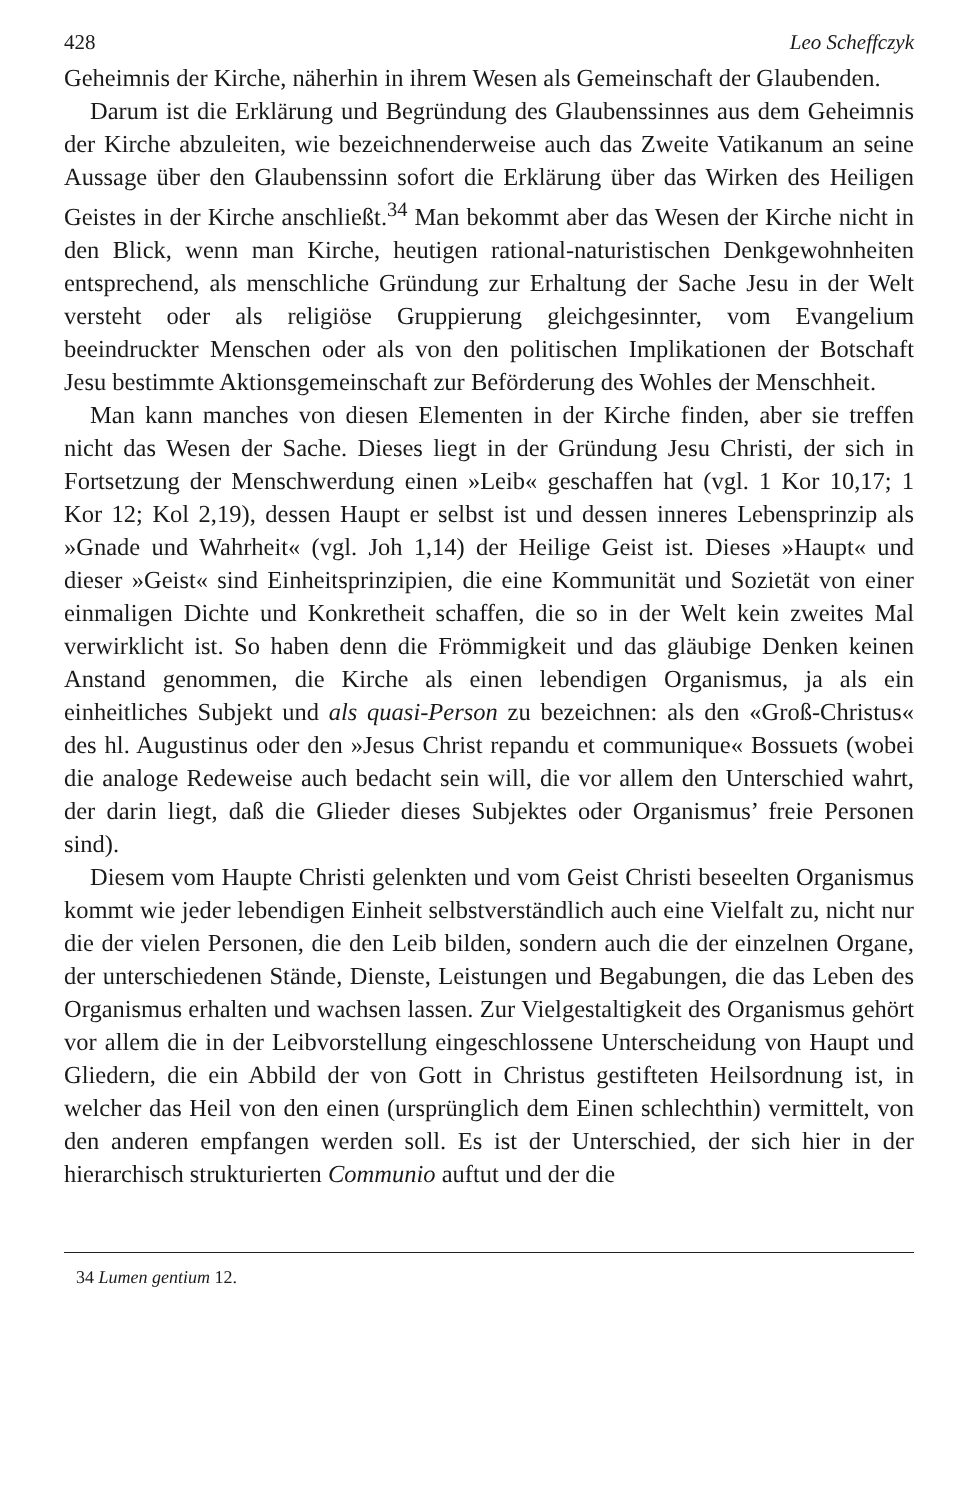428 Leo Scheffczyk
Geheimnis der Kirche, näherhin in ihrem Wesen als Gemeinschaft der Glaubenden.
Darum ist die Erklärung und Begründung des Glaubenssinnes aus dem Geheimnis der Kirche abzuleiten, wie bezeichnenderweise auch das Zweite Vatikanum an seine Aussage über den Glaubenssinn sofort die Erklärung über das Wirken des Heiligen Geistes in der Kirche anschließt.<sup>34</sup> Man bekommt aber das Wesen der Kirche nicht in den Blick, wenn man Kirche, heutigen rational-naturistischen Denkgewohnheiten entsprechend, als menschliche Gründung zur Erhaltung der Sache Jesu in der Welt versteht oder als religiöse Gruppierung gleichgesinnter, vom Evangelium beeindruckter Menschen oder als von den politischen Implikationen der Botschaft Jesu bestimmte Aktionsgemeinschaft zur Beförderung des Wohles der Menschheit.
Man kann manches von diesen Elementen in der Kirche finden, aber sie treffen nicht das Wesen der Sache. Dieses liegt in der Gründung Jesu Christi, der sich in Fortsetzung der Menschwerdung einen »Leib« geschaffen hat (vgl. 1 Kor 10,17; 1 Kor 12; Kol 2,19), dessen Haupt er selbst ist und dessen inneres Lebensprinzip als »Gnade und Wahrheit« (vgl. Joh 1,14) der Heilige Geist ist. Dieses »Haupt« und dieser »Geist« sind Einheitsprinzipien, die eine Kommunität und Sozietät von einer einmaligen Dichte und Konkretheit schaffen, die so in der Welt kein zweites Mal verwirklicht ist. So haben denn die Frömmigkeit und das gläubige Denken keinen Anstand genommen, die Kirche als einen lebendigen Organismus, ja als ein einheitliches Subjekt und als quasi-Person zu bezeichnen: als den «Groß-Christus« des hl. Augustinus oder den »Jesus Christ repandu et communique« Bossuets (wobei die analoge Redeweise auch bedacht sein will, die vor allem den Unterschied wahrt, der darin liegt, daß die Glieder dieses Subjektes oder Organismus’ freie Personen sind).
Diesem vom Haupte Christi gelenkten und vom Geist Christi beseelten Organismus kommt wie jeder lebendigen Einheit selbstverständlich auch eine Vielfalt zu, nicht nur die der vielen Personen, die den Leib bilden, sondern auch die der einzelnen Organe, der unterschiedenen Stände, Dienste, Leistungen und Begabungen, die das Leben des Organismus erhalten und wachsen lassen. Zur Vielgestaltigkeit des Organismus gehört vor allem die in der Leibvorstellung eingeschlossene Unterscheidung von Haupt und Gliedern, die ein Abbild der von Gott in Christus gestifteten Heilsordnung ist, in welcher das Heil von den einen (ursprünglich dem Einen schlechthin) vermittelt, von den anderen empfangen werden soll. Es ist der Unterschied, der sich hier in der hierarchisch strukturierten Communio auftut und der die
34 Lumen gentium 12.